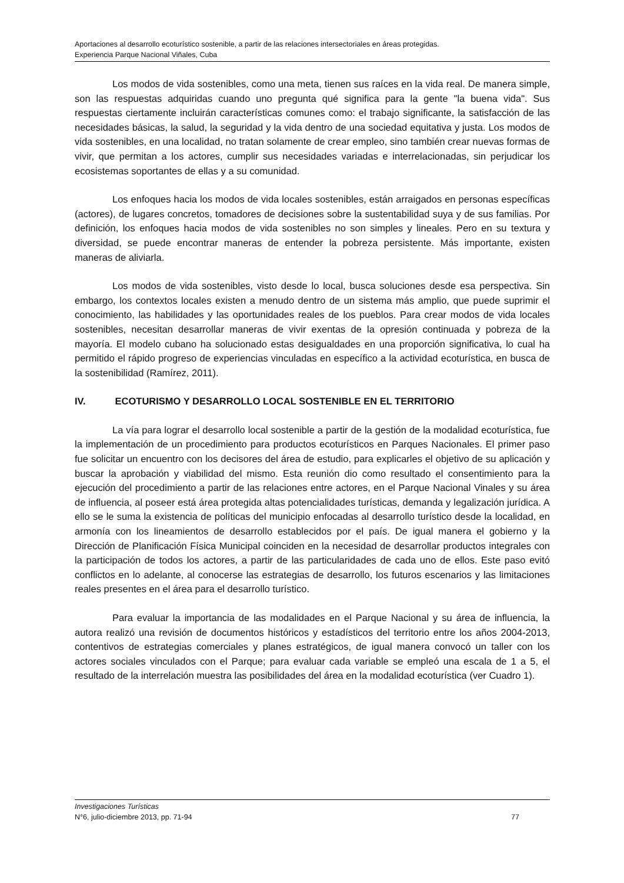Aportaciones al desarrollo ecoturístico sostenible, a partir de las relaciones intersectoriales en áreas protegidas.
Experiencia Parque Nacional Viñales, Cuba
Los modos de vida sostenibles, como una meta, tienen sus raíces en la vida real. De manera simple, son las respuestas adquiridas cuando uno pregunta qué significa para la gente "la buena vida". Sus respuestas ciertamente incluirán características comunes como: el trabajo significante, la satisfacción de las necesidades básicas, la salud, la seguridad y la vida dentro de una sociedad equitativa y justa. Los modos de vida sostenibles, en una localidad, no tratan solamente de crear empleo, sino también crear nuevas formas de vivir, que permitan a los actores, cumplir sus necesidades variadas e interrelacionadas, sin perjudicar los ecosistemas soportantes de ellas y a su comunidad.
Los enfoques hacia los modos de vida locales sostenibles, están arraigados en personas específicas (actores), de lugares concretos, tomadores de decisiones sobre la sustentabilidad suya y de sus familias. Por definición, los enfoques hacia modos de vida sostenibles no son simples y lineales. Pero en su textura y diversidad, se puede encontrar maneras de entender la pobreza persistente. Más importante, existen maneras de aliviarla.
Los modos de vida sostenibles, visto desde lo local, busca soluciones desde esa perspectiva. Sin embargo, los contextos locales existen a menudo dentro de un sistema más amplio, que puede suprimir el conocimiento, las habilidades y las oportunidades reales de los pueblos. Para crear modos de vida locales sostenibles, necesitan desarrollar maneras de vivir exentas de la opresión continuada y pobreza de la mayoría. El modelo cubano ha solucionado estas desigualdades en una proporción significativa, lo cual ha permitido el rápido progreso de experiencias vinculadas en específico a la actividad ecoturística, en busca de la sostenibilidad (Ramírez, 2011).
IV. ECOTURISMO Y DESARROLLO LOCAL SOSTENIBLE EN EL TERRITORIO
La vía para lograr el desarrollo local sostenible a partir de la gestión de la modalidad ecoturística, fue la implementación de un procedimiento para productos ecoturísticos en Parques Nacionales. El primer paso fue solicitar un encuentro con los decisores del área de estudio, para explicarles el objetivo de su aplicación y buscar la aprobación y viabilidad del mismo. Esta reunión dio como resultado el consentimiento para la ejecución del procedimiento a partir de las relaciones entre actores, en el Parque Nacional Vinales y su área de influencia, al poseer está área protegida altas potencialidades turísticas, demanda y legalización jurídica. A ello se le suma la existencia de políticas del municipio enfocadas al desarrollo turístico desde la localidad, en armonía con los lineamientos de desarrollo establecidos por el país. De igual manera el gobierno y la Dirección de Planificación Física Municipal coinciden en la necesidad de desarrollar productos integrales con la participación de todos los actores, a partir de las particularidades de cada uno de ellos. Este paso evitó conflictos en lo adelante, al conocerse las estrategias de desarrollo, los futuros escenarios y las limitaciones reales presentes en el área para el desarrollo turístico.
Para evaluar la importancia de las modalidades en el Parque Nacional y su área de influencia, la autora realizó una revisión de documentos históricos y estadísticos del territorio entre los años 2004-2013, contentivos de estrategias comerciales y planes estratégicos, de igual manera convocó un taller con los actores sociales vinculados con el Parque; para evaluar cada variable se empleó una escala de 1 a 5, el resultado de la interrelación muestra las posibilidades del área en la modalidad ecoturística (ver Cuadro 1).
Investigaciones Turísticas
N°6, julio-diciembre 2013, pp. 71-94 77